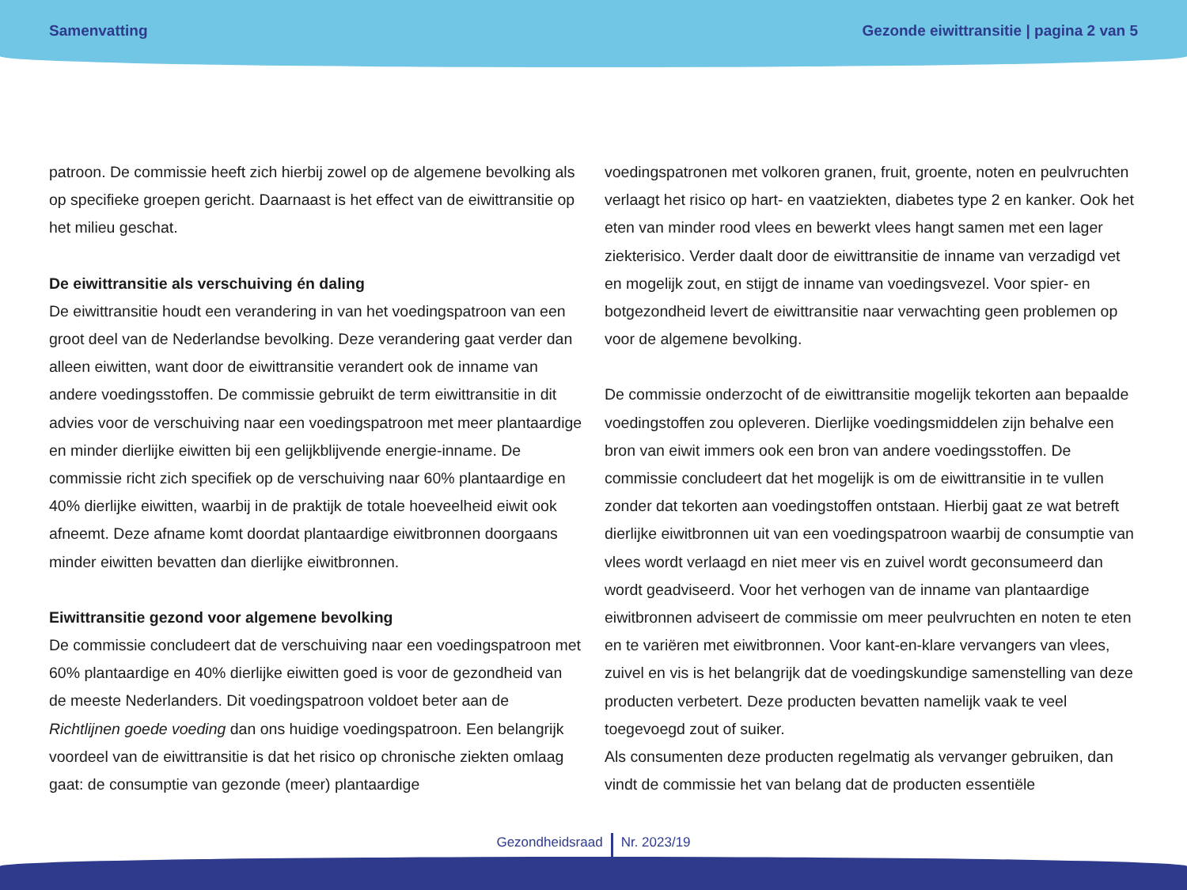Samenvatting Gezonde eiwittransitie | pagina 2 van 5
patroon. De commissie heeft zich hierbij zowel op de algemene bevolking als op specifieke groepen gericht. Daarnaast is het effect van de eiwittransitie op het milieu geschat.
De eiwittransitie als verschuiving én daling
De eiwittransitie houdt een verandering in van het voedingspatroon van een groot deel van de Nederlandse bevolking. Deze verandering gaat verder dan alleen eiwitten, want door de eiwittransitie verandert ook de inname van andere voedingsstoffen. De commissie gebruikt de term eiwittransitie in dit advies voor de verschuiving naar een voedingspatroon met meer plantaardige en minder dierlijke eiwitten bij een gelijkblijvende energie-inname. De commissie richt zich specifiek op de verschuiving naar 60% plantaardige en 40% dierlijke eiwitten, waarbij in de praktijk de totale hoeveelheid eiwit ook afneemt. Deze afname komt doordat plantaardige eiwitbronnen doorgaans minder eiwitten bevatten dan dierlijke eiwitbronnen.
Eiwittransitie gezond voor algemene bevolking
De commissie concludeert dat de verschuiving naar een voedingspatroon met 60% plantaardige en 40% dierlijke eiwitten goed is voor de gezondheid van de meeste Nederlanders. Dit voedingspatroon voldoet beter aan de Richtlijnen goede voeding dan ons huidige voedingspatroon. Een belangrijk voordeel van de eiwittransitie is dat het risico op chronische ziekten omlaag gaat: de consumptie van gezonde (meer) plantaardige
voedingspatronen met volkoren granen, fruit, groente, noten en peulvruchten verlaagt het risico op hart- en vaatziekten, diabetes type 2 en kanker. Ook het eten van minder rood vlees en bewerkt vlees hangt samen met een lager ziekterisico. Verder daalt door de eiwittransitie de inname van verzadigd vet en mogelijk zout, en stijgt de inname van voedingsvezel. Voor spier- en botgezondheid levert de eiwittransitie naar verwachting geen problemen op voor de algemene bevolking.
De commissie onderzocht of de eiwittransitie mogelijk tekorten aan bepaalde voedingstoffen zou opleveren. Dierlijke voedingsmiddelen zijn behalve een bron van eiwit immers ook een bron van andere voedingsstoffen. De commissie concludeert dat het mogelijk is om de eiwittransitie in te vullen zonder dat tekorten aan voedingstoffen ontstaan. Hierbij gaat ze wat betreft dierlijke eiwitbronnen uit van een voedingspatroon waarbij de consumptie van vlees wordt verlaagd en niet meer vis en zuivel wordt geconsumeerd dan wordt geadviseerd. Voor het verhogen van de inname van plantaardige eiwitbronnen adviseert de commissie om meer peulvruchten en noten te eten en te variëren met eiwitbronnen. Voor kant-en-klare vervangers van vlees, zuivel en vis is het belangrijk dat de voedingskundige samenstelling van deze producten verbetert. Deze producten bevatten namelijk vaak te veel toegevoegd zout of suiker.
Als consumenten deze producten regelmatig als vervanger gebruiken, dan vindt de commissie het van belang dat de producten essentiële
Gezondheidsraad Nr. 2023/19